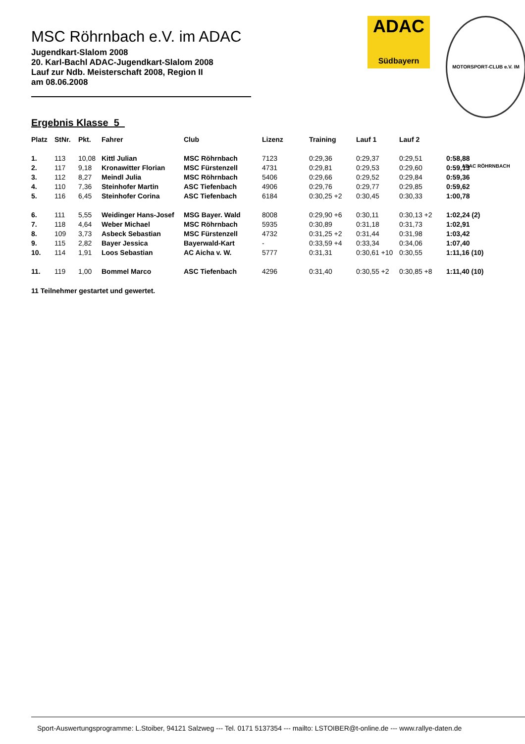ADAC
Südbayern
MOTORSPORT-CLUB e.V. IM ADAC RÖHRNBACH
MSC Röhrnbach e.V. im ADAC
Jugendkart-Slalom 2008
20. Karl-Bachl ADAC-Jugendkart-Slalom 2008
Lauf zur Ndb. Meisterschaft 2008, Region II
am 08.06.2008
Ergebnis Klasse 5
| Platz | StNr. | Pkt. | Fahrer | Club | Lizenz | Training | Lauf 1 | Lauf 2 | |
| --- | --- | --- | --- | --- | --- | --- | --- | --- | --- |
| 1. | 113 | 10,08 | Kittl Julian | MSC Röhrnbach | 7123 | 0:29,36 | 0:29,37 | 0:29,51 | 0:58,88 |
| 2. | 117 | 9,18 | Kronawitter Florian | MSC Fürstenzell | 4731 | 0:29,81 | 0:29,53 | 0:29,60 | 0:59,13 |
| 3. | 112 | 8,27 | Meindl Julia | MSC Röhrnbach | 5406 | 0:29,66 | 0:29,52 | 0:29,84 | 0:59,36 |
| 4. | 110 | 7,36 | Steinhofer Martin | ASC Tiefenbach | 4906 | 0:29,76 | 0:29,77 | 0:29,85 | 0:59,62 |
| 5. | 116 | 6,45 | Steinhofer Corina | ASC Tiefenbach | 6184 | 0:30,25 +2 | 0:30,45 | 0:30,33 | 1:00,78 |
| 6. | 111 | 5,55 | Weidinger Hans-Josef | MSG Bayer. Wald | 8008 | 0:29,90 +6 | 0:30,11 | 0:30,13 +2 | 1:02,24 (2) |
| 7. | 118 | 4,64 | Weber Michael | MSC Röhrnbach | 5935 | 0:30,89 | 0:31,18 | 0:31,73 | 1:02,91 |
| 8. | 109 | 3,73 | Asbeck Sebastian | MSC Fürstenzell | 4732 | 0:31,25 +2 | 0:31,44 | 0:31,98 | 1:03,42 |
| 9. | 115 | 2,82 | Bayer Jessica | Bayerwald-Kart | - | 0:33,59 +4 | 0:33,34 | 0:34,06 | 1:07,40 |
| 10. | 114 | 1,91 | Loos Sebastian | AC Aicha v. W. | 5777 | 0:31,31 | 0:30,61 +10 | 0:30,55 | 1:11,16 (10) |
| 11. | 119 | 1,00 | Bommel Marco | ASC Tiefenbach | 4296 | 0:31,40 | 0:30,55 +2 | 0:30,85 +8 | 1:11,40 (10) |
11 Teilnehmer gestartet und gewertet.
Sport-Auswertungsprogramme: L.Stoiber, 94121 Salzweg --- Tel. 0171 5137354 --- mailto: LSTOIBER@t-online.de --- www.rallye-daten.de